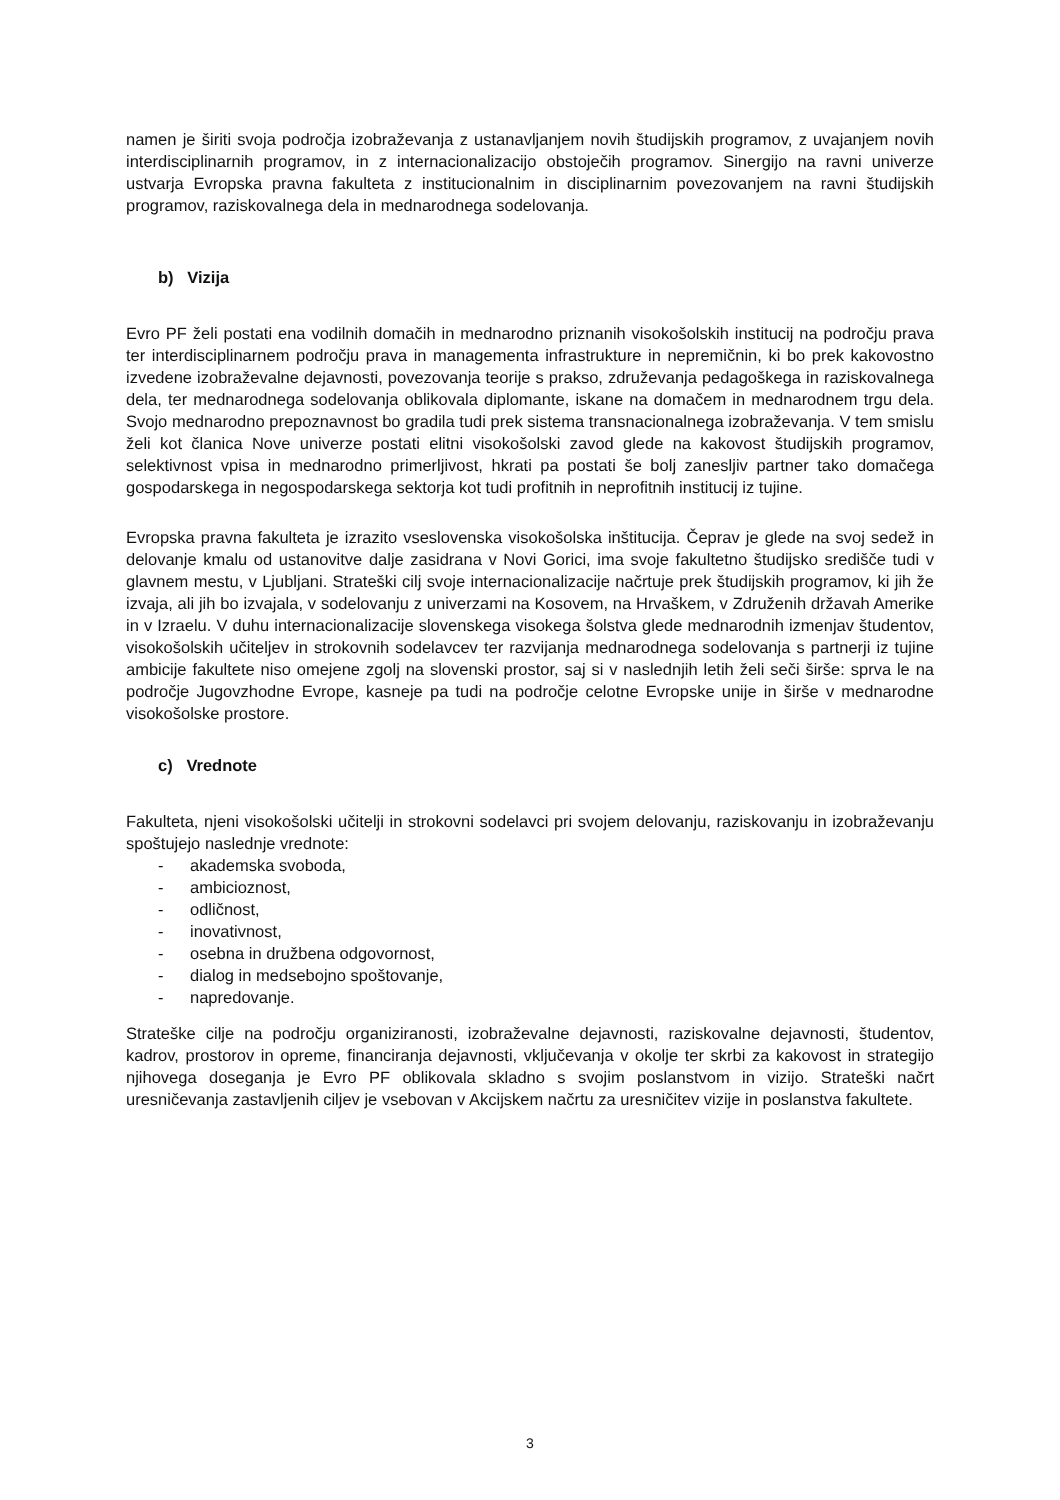namen je širiti svoja področja izobraževanja z ustanavljanjem novih študijskih programov, z uvajanjem novih interdisciplinarnih programov, in z internacionalizacijo obstoječih programov. Sinergijo na ravni univerze ustvarja Evropska pravna fakulteta z institucionalnim in disciplinarnim povezovanjem na ravni študijskih programov, raziskovalnega dela in mednarodnega sodelovanja.
b) Vizija
Evro PF želi postati ena vodilnih domačih in mednarodno priznanih visokošolskih institucij na področju prava ter interdisciplinarnem področju prava in managementa infrastrukture in nepremičnin, ki bo prek kakovostno izvedene izobraževalne dejavnosti, povezovanja teorije s prakso, združevanja pedagoškega in raziskovalnega dela, ter mednarodnega sodelovanja oblikovala diplomante, iskane na domačem in mednarodnem trgu dela. Svojo mednarodno prepoznavnost bo gradila tudi prek sistema transnacionalnega izobraževanja. V tem smislu želi kot članica Nove univerze postati elitni visokošolski zavod glede na kakovost študijskih programov, selektivnost vpisa in mednarodno primerljivost, hkrati pa postati še bolj zanesljiv partner tako domačega gospodarskega in negospodarskega sektorja kot tudi profitnih in neprofitnih institucij iz tujine.
Evropska pravna fakulteta je izrazito vseslovenska visokošolska inštitucija. Čeprav je glede na svoj sedež in delovanje kmalu od ustanovitve dalje zasidrana v Novi Gorici, ima svoje fakultetno študijsko središče tudi v glavnem mestu, v Ljubljani. Strateški cilj svoje internacionalizacije načrtuje prek študijskih programov, ki jih že izvaja, ali jih bo izvajala, v sodelovanju z univerzami na Kosovem, na Hrvaškem, v Združenih državah Amerike in v Izraelu. V duhu internacionalizacije slovenskega visokega šolstva glede mednarodnih izmenjav študentov, visokošolskih učiteljev in strokovnih sodelavcev ter razvijanja mednarodnega sodelovanja s partnerji iz tujine ambicije fakultete niso omejene zgolj na slovenski prostor, saj si v naslednjih letih želi seči širše: sprva le na področje Jugovzhodne Evrope, kasneje pa tudi na področje celotne Evropske unije in širše v mednarodne visokošolske prostore.
c) Vrednote
Fakulteta, njeni visokošolski učitelji in strokovni sodelavci pri svojem delovanju, raziskovanju in izobraževanju spoštujejo naslednje vrednote:
- akademska svoboda,
- ambicioznost,
- odličnost,
- inovativnost,
- osebna in družbena odgovornost,
- dialog in medsebojno spoštovanje,
- napredovanje.
Strateške cilje na področju organiziranosti, izobraževalne dejavnosti, raziskovalne dejavnosti, študentov, kadrov, prostorov in opreme, financiranja dejavnosti, vključevanja v okolje ter skrbi za kakovost in strategijo njihovega doseganja je Evro PF oblikovala skladno s svojim poslanstvom in vizijo. Strateški načrt uresničevanja zastavljenih ciljev je vsebovan v Akcijskem načrtu za uresničitev vizije in poslanstva fakultete.
3